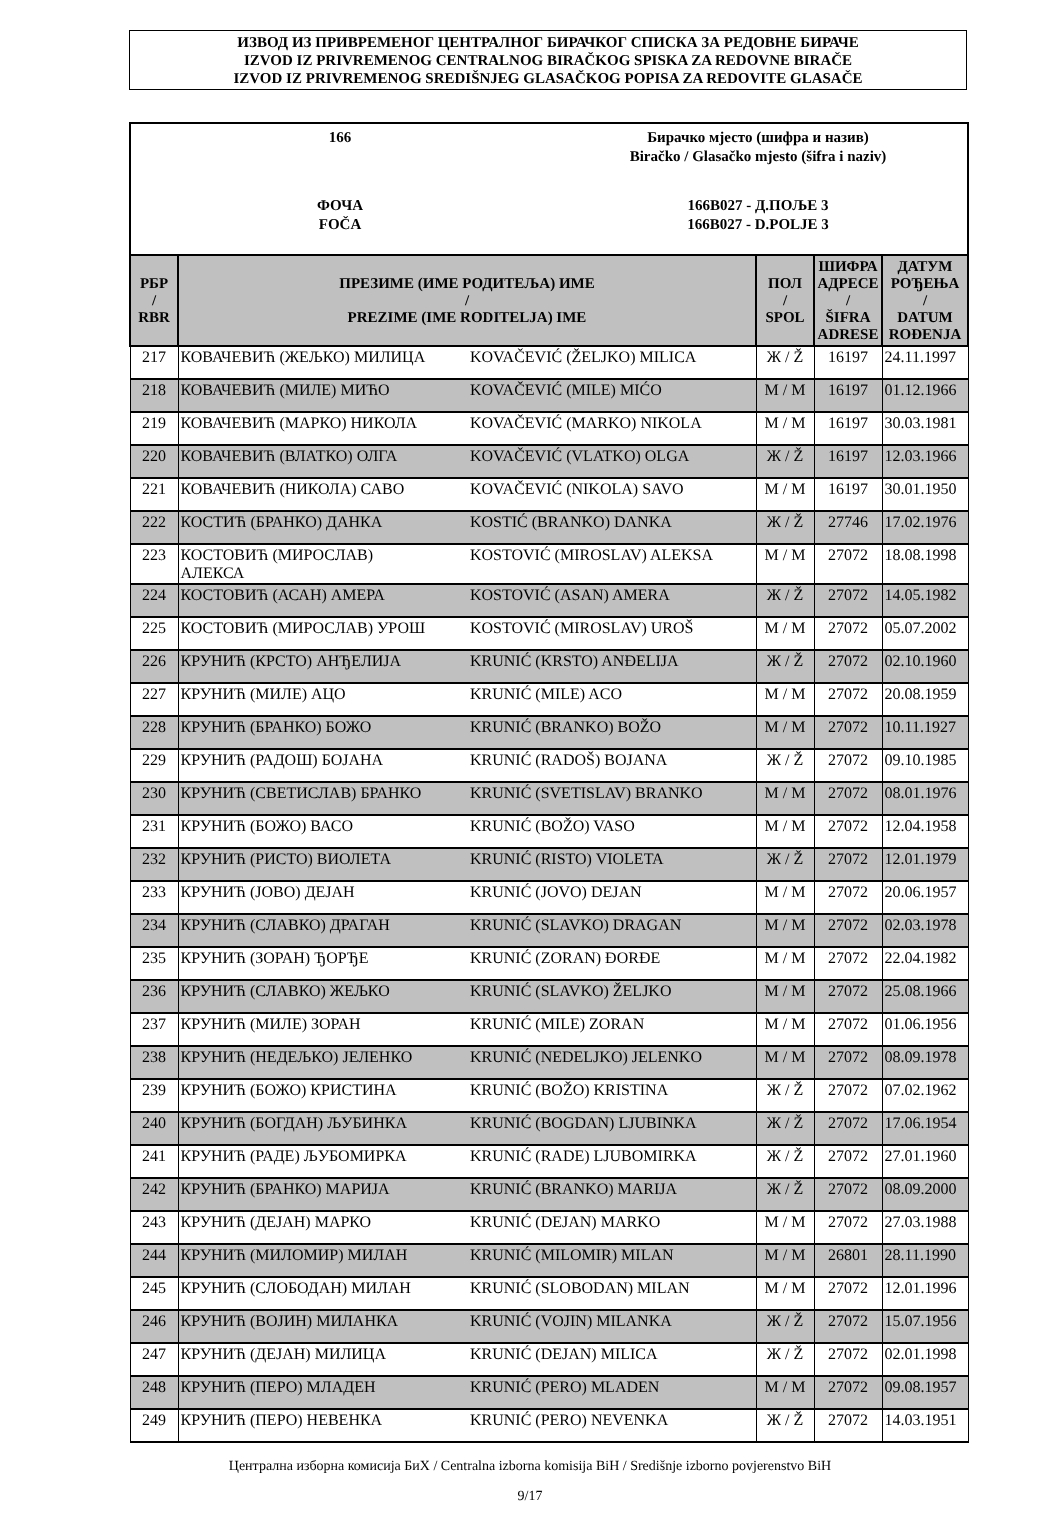ИЗВОД ИЗ ПРИВРЕМЕНОГ ЦЕНТРАЛНОГ БИРАЧКОГ СПИСКА ЗА РЕДОВНЕ БИРАЧЕ
IZVOD IZ PRIVREMENOG CENTRALNOG BIRAČKOG SPISKA ZA REDOVNE BIRAČE
IZVOD IZ PRIVREMENOG SREDIŠNJEG GLASAČKOG POPISA ZA REDOVITE GLASAČE
166
Бирачко мјесто (шифра и назив)
Biračko / Glasačko mjesto (šifra i naziv)
ФОЧА
FOČA
166B027 - Д.ПОЉЕ 3
166B027 - D.POLJE 3
| РБР / RBR | ПРЕЗИМЕ (ИМЕ РОДИТЕЉА) ИМЕ / PREZIME (IME RODITELJA) IME | | ПОЛ / SPOL | ШИФРА АДРЕСЕ / ŠIFRA ADRESE | ДАТУМ РОЂЕЊА / DATUM ROĐENJA |
| --- | --- | --- | --- | --- | --- |
| 217 | КОВАЧЕВИЋ (ЖЕЉКО) МИЛИЦА | KOVAČEVIĆ (ŽELJKO) MILICA | Ж / Ž | 16197 | 24.11.1997 |
| 218 | КОВАЧЕВИЋ (МИЛЕ) МИЋО | KOVAČEVIĆ (MILE) MIĆO | М / M | 16197 | 01.12.1966 |
| 219 | КОВАЧЕВИЋ (МАРКО) НИКОЛА | KOVAČEVIĆ (MARKO) NIKOLA | М / M | 16197 | 30.03.1981 |
| 220 | КОВАЧЕВИЋ (ВЛАТКО) ОЛГА | KOVAČEVIĆ (VLATKO) OLGA | Ж / Ž | 16197 | 12.03.1966 |
| 221 | КОВАЧЕВИЋ (НИКОЛА) САВО | KOVAČEVIĆ (NIKOLA) SAVO | М / M | 16197 | 30.01.1950 |
| 222 | КОСТИЋ (БРАНКО) ДАНКА | KOSTIĆ (BRANKO) DANKA | Ж / Ž | 27746 | 17.02.1976 |
| 223 | КОСТОВИЋ (МИРОСЛАВ) АЛЕКСА | KOSTOVIĆ (MIROSLAV) ALEKSA | М / M | 27072 | 18.08.1998 |
| 224 | КОСТОВИЋ (АСАН) АМЕРА | KOSTOVIĆ (ASAN) AMERA | Ж / Ž | 27072 | 14.05.1982 |
| 225 | КОСТОВИЋ (МИРОСЛАВ) УРОШ | KOSTOVIĆ (MIROSLAV) UROŠ | М / M | 27072 | 05.07.2002 |
| 226 | КРУНИЋ (КРСТО) АНЂЕЛИЈА | KRUNIĆ (KRSTO) ANĐELIJA | Ж / Ž | 27072 | 02.10.1960 |
| 227 | КРУНИЋ (МИЛЕ) АЦО | KRUNIĆ (MILE) ACO | М / M | 27072 | 20.08.1959 |
| 228 | КРУНИЋ (БРАНКО) БОЖО | KRUNIĆ (BRANKO) BOŽO | М / M | 27072 | 10.11.1927 |
| 229 | КРУНИЋ (РАДОШ) БОЈАНА | KRUNIĆ (RADOŠ) BOJANA | Ж / Ž | 27072 | 09.10.1985 |
| 230 | КРУНИЋ (СВЕТИСЛАВ) БРАНКО | KRUNIĆ (SVETISLAV) BRANKO | М / M | 27072 | 08.01.1976 |
| 231 | КРУНИЋ (БОЖО) ВАСО | KRUNIĆ (BOŽO) VASO | М / M | 27072 | 12.04.1958 |
| 232 | КРУНИЋ (РИСТО) ВИОЛЕТА | KRUNIĆ (RISTO) VIOLETA | Ж / Ž | 27072 | 12.01.1979 |
| 233 | КРУНИЋ (ЈОВО) ДЕЈАН | KRUNIĆ (JOVO) DEJAN | М / M | 27072 | 20.06.1957 |
| 234 | КРУНИЋ (СЛАВКО) ДРАГАН | KRUNIĆ (SLAVKO) DRAGAN | М / M | 27072 | 02.03.1978 |
| 235 | КРУНИЋ (ЗОРАН) ЂОРЂЕ | KRUNIĆ (ZORAN) ĐORĐE | М / M | 27072 | 22.04.1982 |
| 236 | КРУНИЋ (СЛАВКО) ЖЕЉКО | KRUNIĆ (SLAVKO) ŽELJKO | М / M | 27072 | 25.08.1966 |
| 237 | КРУНИЋ (МИЛЕ) ЗОРАН | KRUNIĆ (MILE) ZORAN | М / M | 27072 | 01.06.1956 |
| 238 | КРУНИЋ (НЕДЕЉКО) ЈЕЛЕНКО | KRUNIĆ (NEDELJKO) JELENKO | М / M | 27072 | 08.09.1978 |
| 239 | КРУНИЋ (БОЖО) КРИСТИНА | KRUNIĆ (BOŽO) KRISTINA | Ж / Ž | 27072 | 07.02.1962 |
| 240 | КРУНИЋ (БОГДАН) ЉУБИНКА | KRUNIĆ (BOGDAN) LJUBINKA | Ж / Ž | 27072 | 17.06.1954 |
| 241 | КРУНИЋ (РАДЕ) ЉУБОМИРКА | KRUNIĆ (RADE) LJUBOMIRKA | Ж / Ž | 27072 | 27.01.1960 |
| 242 | КРУНИЋ (БРАНКО) МАРИЈА | KRUNIĆ (BRANKO) MARIJA | Ж / Ž | 27072 | 08.09.2000 |
| 243 | КРУНИЋ (ДЕЈАН) МАРКО | KRUNIĆ (DEJAN) MARKO | М / M | 27072 | 27.03.1988 |
| 244 | КРУНИЋ (МИЛОМИР) МИЛАН | KRUNIĆ (MILOMIR) MILAN | М / M | 26801 | 28.11.1990 |
| 245 | КРУНИЋ (СЛОБОДАН) МИЛАН | KRUNIĆ (SLOBODAN) MILAN | М / M | 27072 | 12.01.1996 |
| 246 | КРУНИЋ (ВОЈИН) МИЛАНКА | KRUNIĆ (VOJIN) MILANKA | Ж / Ž | 27072 | 15.07.1956 |
| 247 | КРУНИЋ (ДЕЈАН) МИЛИЦА | KRUNIĆ (DEJAN) MILICA | Ж / Ž | 27072 | 02.01.1998 |
| 248 | КРУНИЋ (ПЕРО) МЛАДЕН | KRUNIĆ (PERO) MLADEN | М / M | 27072 | 09.08.1957 |
| 249 | КРУНИЋ (ПЕРО) НЕВЕНКА | KRUNIĆ (PERO) NEVENKA | Ж / Ž | 27072 | 14.03.1951 |
Централна изборна комисија БиХ / Centralna izborna komisija BiH / Središnje izborno povjerenstvo BiH
9/17